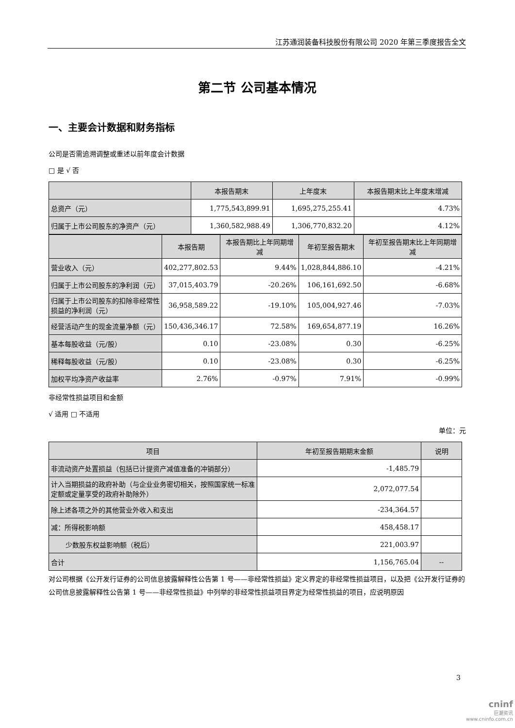江苏通润装备科技股份有限公司 2020 年第三季度报告全文
第二节 公司基本情况
一、主要会计数据和财务指标
公司是否需追溯调整或重述以前年度会计数据
□ 是 √ 否
| | 本报告期末 | 上年度末 | 本报告期末比上年度末增减 |
| --- | --- | --- | --- |
| 总资产（元） | 1,775,543,899.91 | 1,695,275,255.41 | 4.73% |
| 归属于上市公司股东的净资产（元） | 1,360,582,988.49 | 1,306,770,832.20 | 4.12% |
| | 本报告期 | 本报告期比上年同期增减 | 年初至报告期末 | 年初至报告期末比上年同期增减 |
| --- | --- | --- | --- | --- |
| 营业收入（元） | 402,277,802.53 | 9.44% | 1,028,844,886.10 | -4.21% |
| 归属于上市公司股东的净利润（元） | 37,015,403.79 | -20.26% | 106,161,692.50 | -6.68% |
| 归属于上市公司股东的扣除非经常性损益的净利润（元） | 36,958,589.22 | -19.10% | 105,004,927.46 | -7.03% |
| 经营活动产生的现金流量净额（元） | 150,436,346.17 | 72.58% | 169,654,877.19 | 16.26% |
| 基本每股收益（元/股） | 0.10 | -23.08% | 0.30 | -6.25% |
| 稀释每股收益（元/股） | 0.10 | -23.08% | 0.30 | -6.25% |
| 加权平均净资产收益率 | 2.76% | -0.97% | 7.91% | -0.99% |
非经常性损益项目和金额
√ 适用 □ 不适用
单位：元
| 项目 | 年初至报告期期末金额 | 说明 |
| --- | --- | --- |
| 非流动资产处置损益（包括已计提资产减值准备的冲销部分） | -1,485.79 | |
| 计入当期损益的政府补助（与企业业务密切相关，按照国家统一标准定额或定量享受的政府补助除外） | 2,072,077.54 | |
| 除上述各项之外的其他营业外收入和支出 | -234,364.57 | |
| 减：所得税影响额 | 458,458.17 | |
| 少数股东权益影响额（税后） | 221,003.97 | |
| 合计 | 1,156,765.04 | -- |
对公司根据《公开发行证券的公司信息披露解释性公告第 1 号——非经常性损益》定义界定的非经常性损益项目，以及把《公开发行证券的公司信息披露解释性公告第 1 号——非经常性损益》中列举的非经常性损益项目界定为经常性损益的项目，应说明原因
3
cninf
巨潮资讯
www.cninfo.com.cn